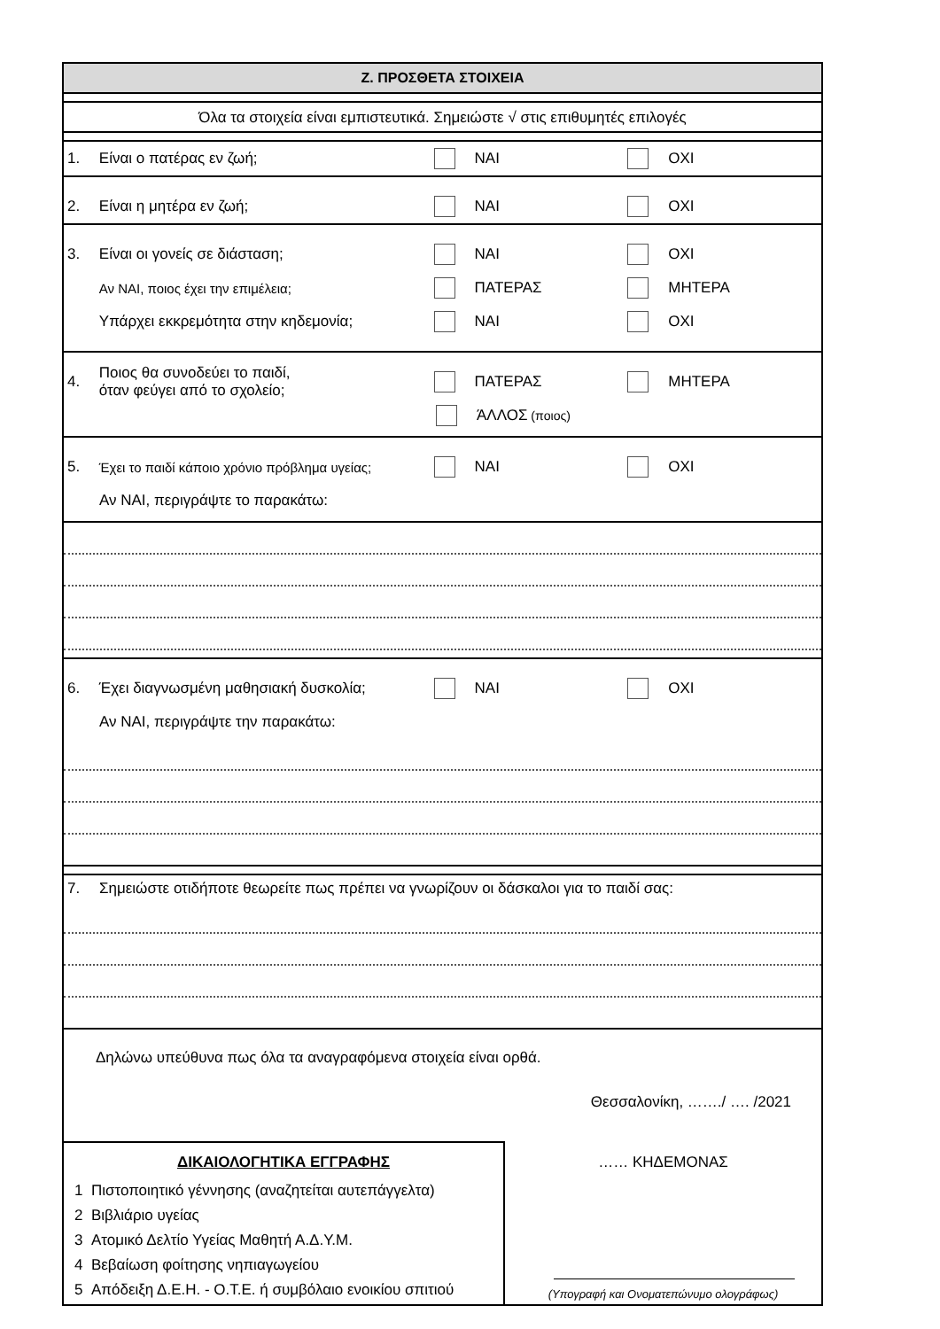Ζ. ΠΡΟΣΘΕΤΑ ΣΤΟΙΧΕΙΑ
Όλα τα στοιχεία είναι εμπιστευτικά. Σημειώστε √ στις επιθυμητές επιλογές
1. Είναι ο πατέρας εν ζωή; ΝΑΙ ΟΧΙ
2. Είναι η μητέρα εν ζωή; ΝΑΙ ΟΧΙ
3. Είναι οι γονείς σε διάσταση; ΝΑΙ ΟΧΙ
Αν ΝΑΙ, ποιος έχει την επιμέλεια; ΠΑΤΕΡΑΣ ΜΗΤΕΡΑ
Υπάρχει εκκρεμότητα στην κηδεμονία; ΝΑΙ ΟΧΙ
4. Ποιος θα συνοδεύει το παιδί,
όταν φεύγει από το σχολείο; ΠΑΤΕΡΑΣ ΜΗΤΕΡΑ
ΆΛΛΟΣ (ποιος)
5. Έχει το παιδί κάποιο χρόνιο πρόβλημα υγείας; ΝΑΙ ΟΧΙ
Αν ΝΑΙ, περιγράψτε το παρακάτω:
6. Έχει διαγνωσμένη μαθησιακή δυσκολία; ΝΑΙ ΟΧΙ
Αν ΝΑΙ, περιγράψτε την παρακάτω:
7. Σημειώστε οτιδήποτε θεωρείτε πως πρέπει να γνωρίζουν οι δάσκαλοι για το παιδί σας:
Δηλώνω υπεύθυνα πως όλα τα αναγραφόμενα στοιχεία είναι ορθά.
Θεσσαλονίκη, ……./ …. /2021
ΔΙΚΑΙΟΛΟΓΗΤΙΚΑ ΕΓΓΡΑΦΗΣ
1 Πιστοποιητικό γέννησης (αναζητείται αυτεπάγγελτα)
2 Βιβλιάριο υγείας
3 Ατομικό Δελτίο Υγείας Μαθητή Α.Δ.Υ.Μ.
4 Βεβαίωση φοίτησης νηπιαγωγείου
5 Απόδειξη Δ.Ε.Η. - Ο.Τ.Ε. ή συμβόλαιο ενοικίου σπιτιού
…… ΚΗΔΕΜΟΝΑΣ
(Υπογραφή και Ονοματεπώνυμο ολογράφως)